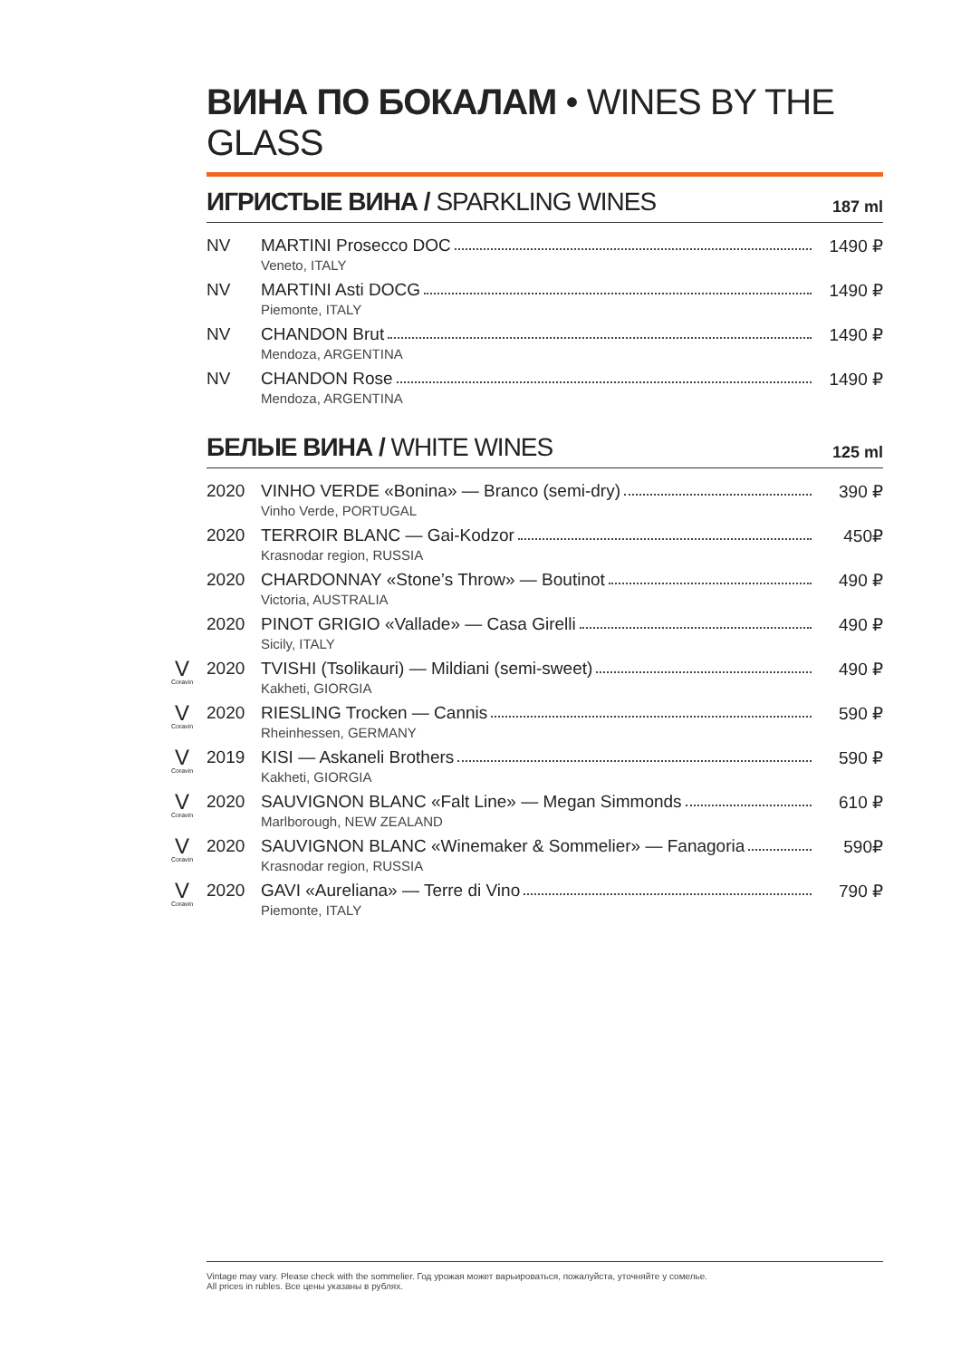ВИНА ПО БОКАЛАМ • WINES BY THE GLASS
ИГРИСТЫЕ ВИНА / SPARKLING WINES
187 ml
| NV | MARTINI Prosecco DOC Veneto, ITALY | 1490 ₽ |
| NV | MARTINI Asti DOCG Piemonte, ITALY | 1490 ₽ |
| NV | CHANDON Brut Mendoza, ARGENTINA | 1490 ₽ |
| NV | CHANDON Rose Mendoza, ARGENTINA | 1490 ₽ |
БЕЛЫЕ ВИНА / WHITE WINES
125 ml
| 2020 | VINHO VERDE «Bonina» — Branco (semi-dry) Vinho Verde, PORTUGAL | 390 ₽ |
| 2020 | TERROIR BLANC — Gai-Kodzor Krasnodar region, RUSSIA | 450₽ |
| 2020 | CHARDONNAY «Stone’s Throw» — Boutinot Victoria, AUSTRALIA | 490 ₽ |
| 2020 | PINOT GRIGIO «Vallade» — Casa Girelli Sicily, ITALY | 490 ₽ |
| V Coravin 2020 | TVISHI (Tsolikauri) — Mildiani (semi-sweet) Kakheti, GIORGIA | 490 ₽ |
| V Coravin 2020 | RIESLING Trocken — Cannis Rheinhessen, GERMANY | 590 ₽ |
| V Coravin 2019 | KISI — Askaneli Brothers Kakheti, GIORGIA | 590 ₽ |
| V Coravin 2020 | SAUVIGNON BLANC «Falt Line» — Megan Simmonds Marlborough, NEW ZEALAND | 610 ₽ |
| V Coravin 2020 | SAUVIGNON BLANC «Winemaker & Sommelier» — Fanagoria Krasnodar region, RUSSIA | 590₽ |
| V Coravin 2020 | GAVI «Aureliana» — Terre di Vino Piemonte, ITALY | 790 ₽ |
Vintage may vary. Please check with the sommelier. Год урожая может варьироваться, пожалуйста, уточняйте у сомелье.
All prices in rubles. Все цены указаны в рублях.